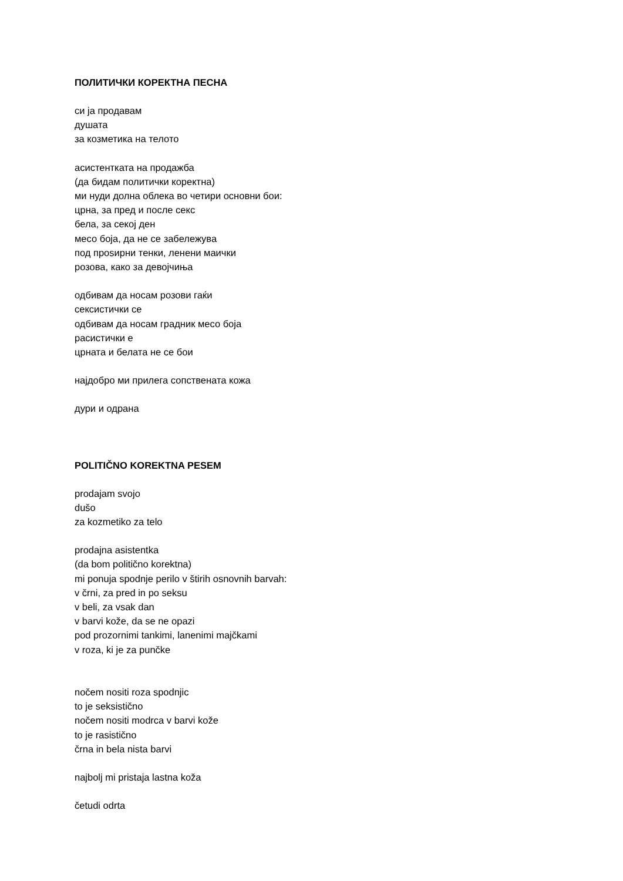ПОЛИТИЧКИ КОРЕКТНА ПЕСНА
си ја продавам
душата
за козметика на телото
асистентката на продажба
(да бидам политички коректна)
ми нуди долна облека во четири основни бои:
црна, за пред и после секс
бела, за секој ден
месо боја, да не се забележува
под проѕирни тенки, ленени маички
розова, како за девојчиња
одбивам да носам розови гаќи
сексистички се
одбивам да носам градник месо боја
расистички е
црната и белата не се бои
најдобро ми прилега сопствената кожа
дури и одрана
POLITIČNO KOREKTNA PESEM
prodajam svojo
dušo
za kozmetiko za telo
prodajna asistentka
(da bom politično korektna)
mi ponuja spodnje perilo v štirih osnovnih barvah:
v črni, za pred in po seksu
v beli, za vsak dan
v barvi kože, da se ne opazi
pod prozornimi tankimi, lanenimi majčkami
v roza, ki je za punčke
nočem nositi roza spodnjic
to je seksistično
nočem nositi modrca v barvi kože
to je rasistično
črna in bela nista barvi
najbolj mi pristaja lastna koža
četudi odrta